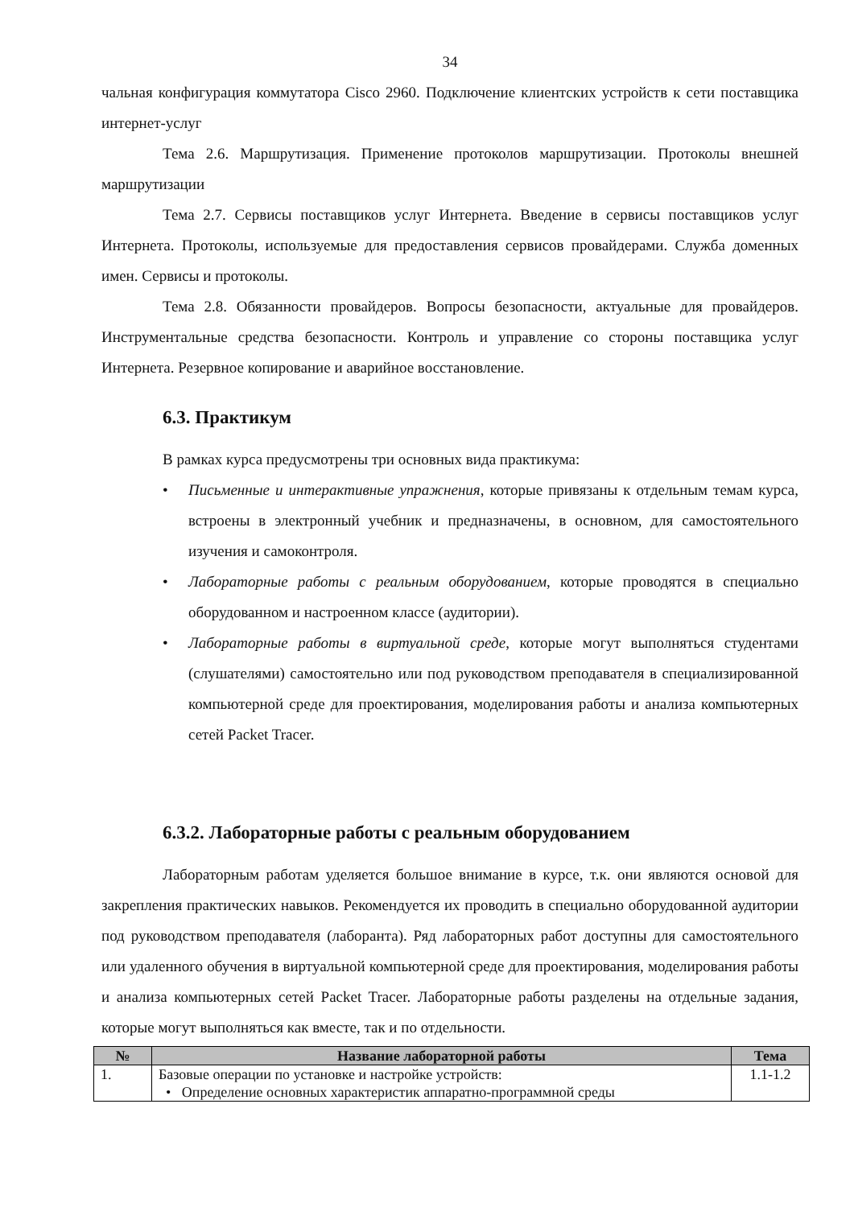34
чальная конфигурация коммутатора Cisco 2960. Подключение клиентских устройств к сети поставщика интернет-услуг
Тема 2.6. Маршрутизация. Применение протоколов маршрутизации. Протоколы внешней маршрутизации
Тема 2.7. Сервисы поставщиков услуг Интернета. Введение в сервисы поставщиков услуг Интернета. Протоколы, используемые для предоставления сервисов провайдерами. Служба доменных имен. Сервисы и протоколы.
Тема 2.8. Обязанности провайдеров. Вопросы безопасности, актуальные для провайдеров. Инструментальные средства безопасности. Контроль и управление со стороны поставщика услуг Интернета. Резервное копирование и аварийное восстановление.
6.3. Практикум
В рамках курса предусмотрены три основных вида практикума:
• Письменные и интерактивные упражнения, которые привязаны к отдельным темам курса, встроены в электронный учебник и предназначены, в основном, для самостоятельного изучения и самоконтроля.
• Лабораторные работы с реальным оборудованием, которые проводятся в специально оборудованном и настроенном классе (аудитории).
• Лабораторные работы в виртуальной среде, которые могут выполняться студентами (слушателями) самостоятельно или под руководством преподавателя в специализированной компьютерной среде для проектирования, моделирования работы и анализа компьютерных сетей Packet Tracer.
6.3.2. Лабораторные работы с реальным оборудованием
Лабораторным работам уделяется большое внимание в курсе, т.к. они являются основой для закрепления практических навыков. Рекомендуется их проводить в специально оборудованной аудитории под руководством преподавателя (лаборанта). Ряд лабораторных работ доступны для самостоятельного или удаленного обучения в виртуальной компьютерной среде для проектирования, моделирования работы и анализа компьютерных сетей Packet Tracer. Лабораторные работы разделены на отдельные задания, которые могут выполняться как вместе, так и по отдельности.
| № | Название лабораторной работы | Тема |
| --- | --- | --- |
| 1. | Базовые операции по установке и настройке устройств: • Определение основных характеристик аппаратно-программной среды | 1.1-1.2 |